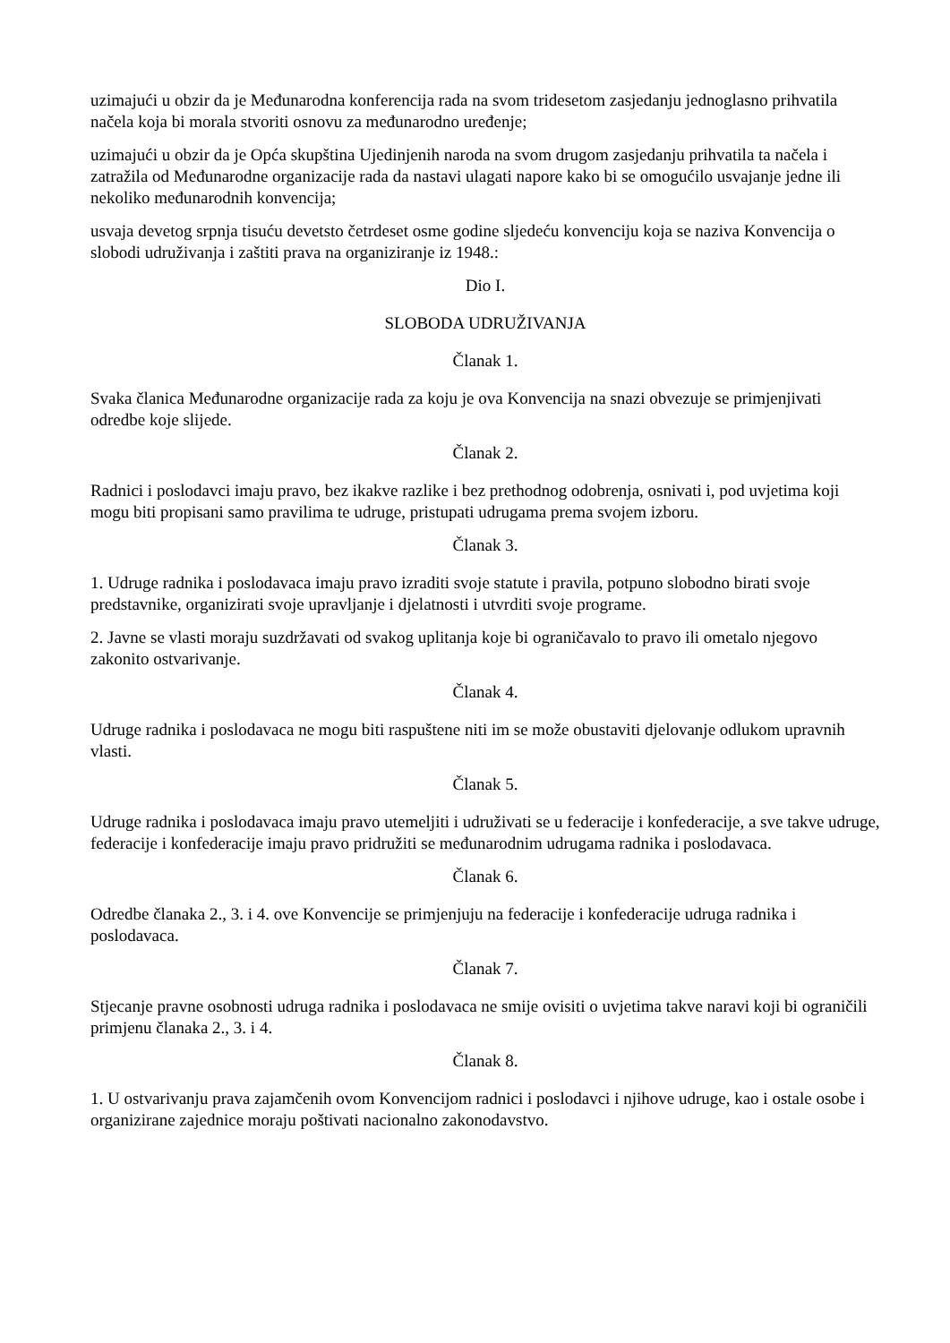uzimajući u obzir da je Međunarodna konferencija rada na svom tridesetom zasjedanju jednoglasno prihvatila načela koja bi morala stvoriti osnovu za međunarodno uređenje;
uzimajući u obzir da je Opća skupština Ujedinjenih naroda na svom drugom zasjedanju prihvatila ta načela i zatražila od Međunarodne organizacije rada da nastavi ulagati napore kako bi se omogućilo usvajanje jedne ili nekoliko međunarodnih konvencija;
usvaja devetog srpnja tisuću devetsto četrdeset osme godine sljedeću konvenciju koja se naziva Konvencija o slobodi udruživanja i zaštiti prava na organiziranje iz 1948.:
Dio I.
SLOBODA UDRUŽIVANJA
Članak 1.
Svaka članica Međunarodne organizacije rada za koju je ova Konvencija na snazi obvezuje se primjenjivati odredbe koje slijede.
Članak 2.
Radnici i poslodavci imaju pravo, bez ikakve razlike i bez prethodnog odobrenja, osnivati i, pod uvjetima koji mogu biti propisani samo pravilima te udruge, pristupati udrugama prema svojem izboru.
Članak 3.
1. Udruge radnika i poslodavaca imaju pravo izraditi svoje statute i pravila, potpuno slobodno birati svoje predstavnike, organizirati svoje upravljanje i djelatnosti i utvrditi svoje programe.
2. Javne se vlasti moraju suzdržavati od svakog uplitanja koje bi ograničavalo to pravo ili ometalo njegovo zakonito ostvarivanje.
Članak 4.
Udruge radnika i poslodavaca ne mogu biti raspuštene niti im se može obustaviti djelovanje odlukom upravnih vlasti.
Članak 5.
Udruge radnika i poslodavaca imaju pravo utemeljiti i udruživati se u federacije i konfederacije, a sve takve udruge, federacije i konfederacije imaju pravo pridružiti se međunarodnim udrugama radnika i poslodavaca.
Članak 6.
Odredbe članaka 2., 3. i 4. ove Konvencije se primjenjuju na federacije i konfederacije udruga radnika i poslodavaca.
Članak 7.
Stjecanje pravne osobnosti udruga radnika i poslodavaca ne smije ovisiti o uvjetima takve naravi koji bi ograničili primjenu članaka 2., 3. i 4.
Članak 8.
1. U ostvarivanju prava zajamčenih ovom Konvencijom radnici i poslodavci i njihove udruge, kao i ostale osobe i organizirane zajednice moraju poštivati nacionalno zakonodavstvo.